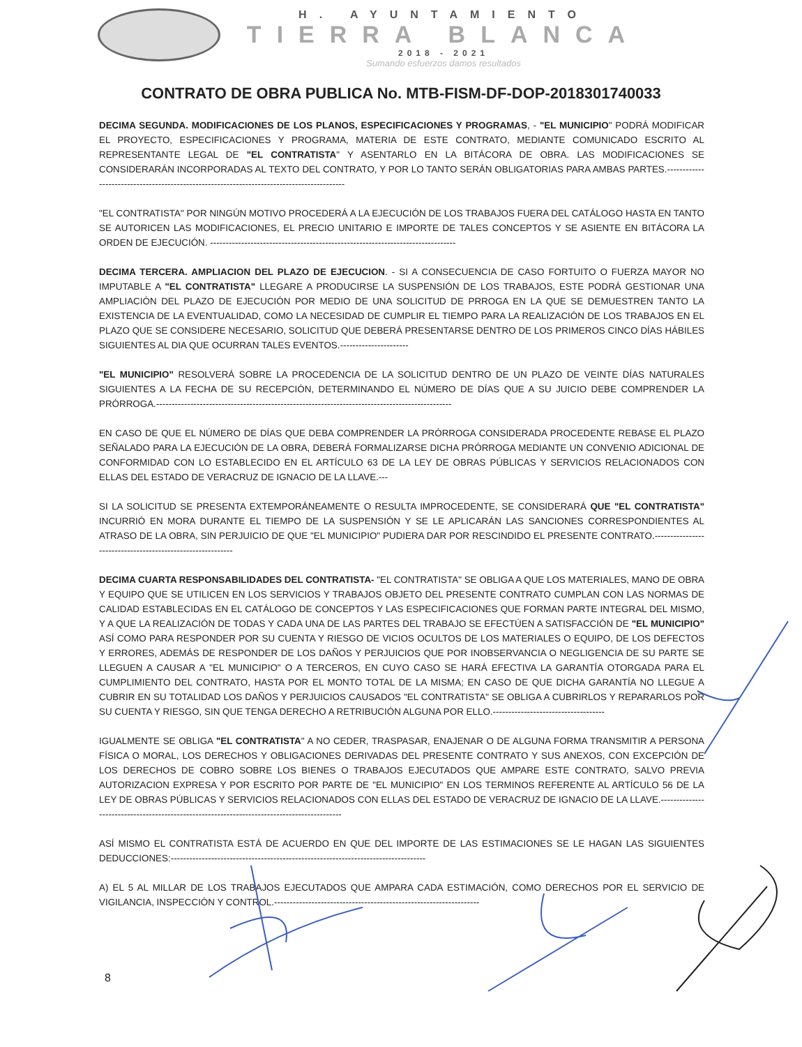H. AYUNTAMIENTO
TIERRA BLANCA
2018 - 2021
Sumando esfuerzos damos resultados
CONTRATO DE OBRA PUBLICA No. MTB-FISM-DF-DOP-2018301740033
DECIMA SEGUNDA. MODIFICACIONES DE LOS PLANOS, ESPECIFICACIONES Y PROGRAMAS, - "EL MUNICIPIO" PODRÁ MODIFICAR EL PROYECTO, ESPECIFICACIONES Y PROGRAMA, MATERIA DE ESTE CONTRATO, MEDIANTE COMUNICADO ESCRITO AL REPRESENTANTE LEGAL DE "EL CONTRATISTA" Y ASENTARLO EN LA BITÁCORA DE OBRA. LAS MODIFICACIONES SE CONSIDERARÁN INCORPORADAS AL TEXTO DEL CONTRATO, Y POR LO TANTO SERÁN OBLIGATORIAS PARA AMBAS PARTES.-------------------------------------------------------------------------------------------
"EL CONTRATISTA" POR NINGÚN MOTIVO PROCEDERÁ A LA EJECUCIÓN DE LOS TRABAJOS FUERA DEL CATÁLOGO HASTA EN TANTO SE AUTORICEN LAS MODIFICACIONES, EL PRECIO UNITARIO E IMPORTE DE TALES CONCEPTOS Y SE ASIENTE EN BITÁCORA LA ORDEN DE EJECUCIÓN. -------------------------------------------------------------------------------
DECIMA TERCERA. AMPLIACION DEL PLAZO DE EJECUCION. - SI A CONSECUENCIA DE CASO FORTUITO O FUERZA MAYOR NO IMPUTABLE A "EL CONTRATISTA" LLEGARE A PRODUCIRSE LA SUSPENSIÓN DE LOS TRABAJOS, ESTE PODRÁ GESTIONAR UNA AMPLIACIÓN DEL PLAZO DE EJECUCIÓN POR MEDIO DE UNA SOLICITUD DE PRROGA EN LA QUE SE DEMUESTREN TANTO LA EXISTENCIA DE LA EVENTUALIDAD, COMO LA NECESIDAD DE CUMPLIR EL TIEMPO PARA LA REALIZACIÓN DE LOS TRABAJOS EN EL PLAZO QUE SE CONSIDERE NECESARIO, SOLICITUD QUE DEBERÁ PRESENTARSE DENTRO DE LOS PRIMEROS CINCO DÍAS HÁBILES SIGUIENTES AL DIA QUE OCURRAN TALES EVENTOS.----------------------
"EL MUNICIPIO" RESOLVERÁ SOBRE LA PROCEDENCIA DE LA SOLICITUD DENTRO DE UN PLAZO DE VEINTE DÍAS NATURALES SIGUIENTES A LA FECHA DE SU RECEPCIÓN, DETERMINANDO EL NÚMERO DE DÍAS QUE A SU JUICIO DEBE COMPRENDER LA PRÓRROGA.-----------------------------------------------------------------------------------------------
EN CASO DE QUE EL NÚMERO DE DÍAS QUE DEBA COMPRENDER LA PRÓRROGA CONSIDERADA PROCEDENTE REBASE EL PLAZO SEÑALADO PARA LA EJECUCIÓN DE LA OBRA, DEBERÁ FORMALIZARSE DICHA PRÓRROGA MEDIANTE UN CONVENIO ADICIONAL DE CONFORMIDAD CON LO ESTABLECIDO EN EL ARTÍCULO 63 DE LA LEY DE OBRAS PÚBLICAS Y SERVICIOS RELACIONADOS CON ELLAS DEL ESTADO DE VERACRUZ DE IGNACIO DE LA LLAVE.---
SI LA SOLICITUD SE PRESENTA EXTEMPORÁNEAMENTE O RESULTA IMPROCEDENTE, SE CONSIDERARÁ QUE "EL CONTRATISTA" INCURRIÓ EN MORA DURANTE EL TIEMPO DE LA SUSPENSIÓN Y SE LE APLICARÁN LAS SANCIONES CORRESPONDIENTES AL ATRASO DE LA OBRA, SIN PERJUICIO DE QUE "EL MUNICIPIO" PUDIERA DAR POR RESCINDIDO EL PRESENTE CONTRATO.-----------------------------------------------------------
DECIMA CUARTA RESPONSABILIDADES DEL CONTRATISTA- "EL CONTRATISTA" SE OBLIGA A QUE LOS MATERIALES, MANO DE OBRA Y EQUIPO QUE SE UTILICEN EN LOS SERVICIOS Y TRABAJOS OBJETO DEL PRESENTE CONTRATO CUMPLAN CON LAS NORMAS DE CALIDAD ESTABLECIDAS EN EL CATÁLOGO DE CONCEPTOS Y LAS ESPECIFICACIONES QUE FORMAN PARTE INTEGRAL DEL MISMO, Y A QUE LA REALIZACIÓN DE TODAS Y CADA UNA DE LAS PARTES DEL TRABAJO SE EFECTÚEN A SATISFACCIÓN DE "EL MUNICIPIO" ASÍ COMO PARA RESPONDER POR SU CUENTA Y RIESGO DE VICIOS OCULTOS DE LOS MATERIALES O EQUIPO, DE LOS DEFECTOS Y ERRORES, ADEMÁS DE RESPONDER DE LOS DAÑOS Y PERJUICIOS QUE POR INOBSERVANCIA O NEGLIGENCIA DE SU PARTE SE LLEGUEN A CAUSAR A "EL MUNICIPIO" O A TERCEROS, EN CUYO CASO SE HARÁ EFECTIVA LA GARANTÍA OTORGADA PARA EL CUMPLIMIENTO DEL CONTRATO, HASTA POR EL MONTO TOTAL DE LA MISMA; EN CASO DE QUE DICHA GARANTÍA NO LLEGUE A CUBRIR EN SU TOTALIDAD LOS DAÑOS Y PERJUICIOS CAUSADOS "EL CONTRATISTA" SE OBLIGA A CUBRIRLOS Y REPARARLOS POR SU CUENTA Y RIESGO, SIN QUE TENGA DERECHO A RETRIBUCIÓN ALGUNA POR ELLO.------------------------------------
IGUALMENTE SE OBLIGA "EL CONTRATISTA" A NO CEDER, TRASPASAR, ENAJENAR O DE ALGUNA FORMA TRANSMITIR A PERSONA FÍSICA O MORAL, LOS DERECHOS Y OBLIGACIONES DERIVADAS DEL PRESENTE CONTRATO Y SUS ANEXOS, CON EXCEPCIÓN DE LOS DERECHOS DE COBRO SOBRE LOS BIENES O TRABAJOS EJECUTADOS QUE AMPARE ESTE CONTRATO, SALVO PREVIA AUTORIZACION EXPRESA Y POR ESCRITO POR PARTE DE "EL MUNICIPIO" EN LOS TERMINOS REFERENTE AL ARTÍCULO 56 DE LA LEY DE OBRAS PÚBLICAS Y SERVICIOS RELACIONADOS CON ELLAS DEL ESTADO DE VERACRUZ DE IGNACIO DE LA LLAVE.--------------------------------------------------------------------------------------------
ASÍ MISMO EL CONTRATISTA ESTÁ DE ACUERDO EN QUE DEL IMPORTE DE LAS ESTIMACIONES SE LE HAGAN LAS SIGUIENTES DEDUCCIONES:----------------------------------------------------------------------------------
A) EL 5 AL MILLAR DE LOS TRABAJOS EJECUTADOS QUE AMPARA CADA ESTIMACIÓN, COMO DERECHOS POR EL SERVICIO DE VIGILANCIA, INSPECCIÓN Y CONTROL.------------------------------------------------------------------
8